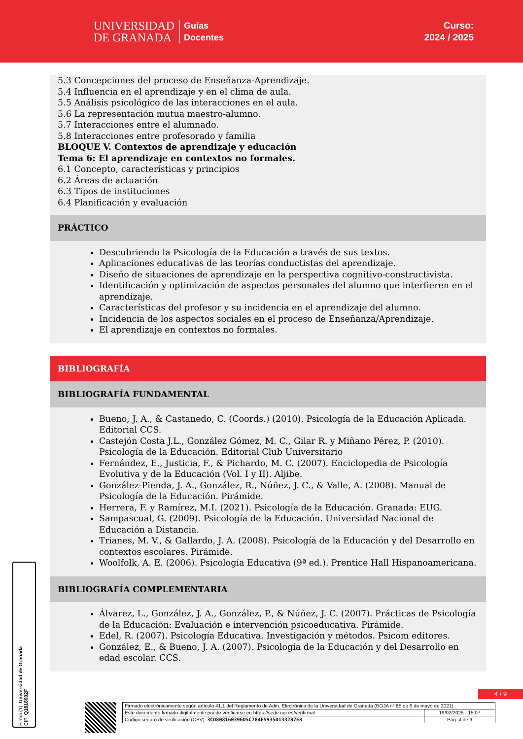UNIVERSIDAD
DE GRANADA
Guías
Docentes
Curso:
2024 / 2025
5.3 Concepciones del proceso de Enseñanza-Aprendizaje.
5.4 Influencia en el aprendizaje y en el clima de aula.
5.5 Análisis psicológico de las interacciones en el aula.
5.6 La representación mutua maestro-alumno.
5.7 Interacciones entre el alumnado.
5.8 Interacciones entre profesorado y familia
BLOQUE V. Contextos de aprendizaje y educación
Tema 6: El aprendizaje en contextos no formales.
6.1 Concepto, características y principios
6.2 Áreas de actuación
6.3 Tipos de instituciones
6.4 Planificación y evaluación
PRÁCTICO
Descubriendo la Psicología de la Educación a través de sus textos.
Aplicaciones educativas de las teorías conductistas del aprendizaje.
Diseño de situaciones de aprendizaje en la perspectiva cognitivo-constructivista.
Identificación y optimización de aspectos personales del alumno que interfieren en el aprendizaje.
Características del profesor y su incidencia en el aprendizaje del alumno.
Incidencia de los aspectos sociales en el proceso de Enseñanza/Aprendizaje.
El aprendizaje en contextos no formales.
BIBLIOGRAFÍA
BIBLIOGRAFÍA FUNDAMENTAL
Bueno, J. A., & Castanedo, C. (Coords.) (2010). Psicología de la Educación Aplicada. Editorial CCS.
Castejón Costa J.L., González Gómez, M. C., Gilar R. y Miñano Pérez, P. (2010). Psicología de la Educación. Editorial Club Universitario
Fernández, E., Justicia, F., & Pichardo, M. C. (2007). Enciclopedia de Psicología Evolutiva y de la Educación (Vol. I y II). Aljibe.
González-Pienda, J. A., González, R., Núñez, J. C., & Valle, A. (2008). Manual de Psicología de la Educación. Pirámide.
Herrera, F. y Ramírez, M.I. (2021). Psicología de la Educación. Granada: EUG.
Sampascual, G. (2009). Psicología de la Educación. Universidad Nacional de Educación a Distancia.
Trianes, M. V., & Gallardo, J. A. (2008). Psicología de la Educación y del Desarrollo en contextos escolares. Pirámide.
Woolfolk, A. E. (2006). Psicología Educativa (9ª ed.). Prentice Hall Hispanoamericana.
BIBLIOGRAFÍA COMPLEMENTARIA
Álvarez, L., González, J. A., González, P., & Núñez, J. C. (2007). Prácticas de Psicología de la Educación: Evaluación e intervención psicoeducativa. Pirámide.
Edel, R. (2007). Psicología Educativa. Investigación y métodos. Psicom editores.
González, E., & Bueno, J. A. (2007). Psicología de la Educación y del Desarrollo en edad escolar. CCS.
Firma (1): Universidad de Granada
CIF: Q1818002F
4 / 9
| Firmado electrónicamente según artículo 41.1 del Reglamento de Adm. Electrónica de la Universidad de Granada (BOJA nº 85 de 6 de mayo de 2021) | |
| Este documento firmado digitalmente puede verificarse en https://sede.ugr.es/verifirma/ | 19/02/2025 - 15:07 |
| Código seguro de verificación (CSV): 3CD808160396D5C784E5935D133287E8 | Pág. 4 de 9 |